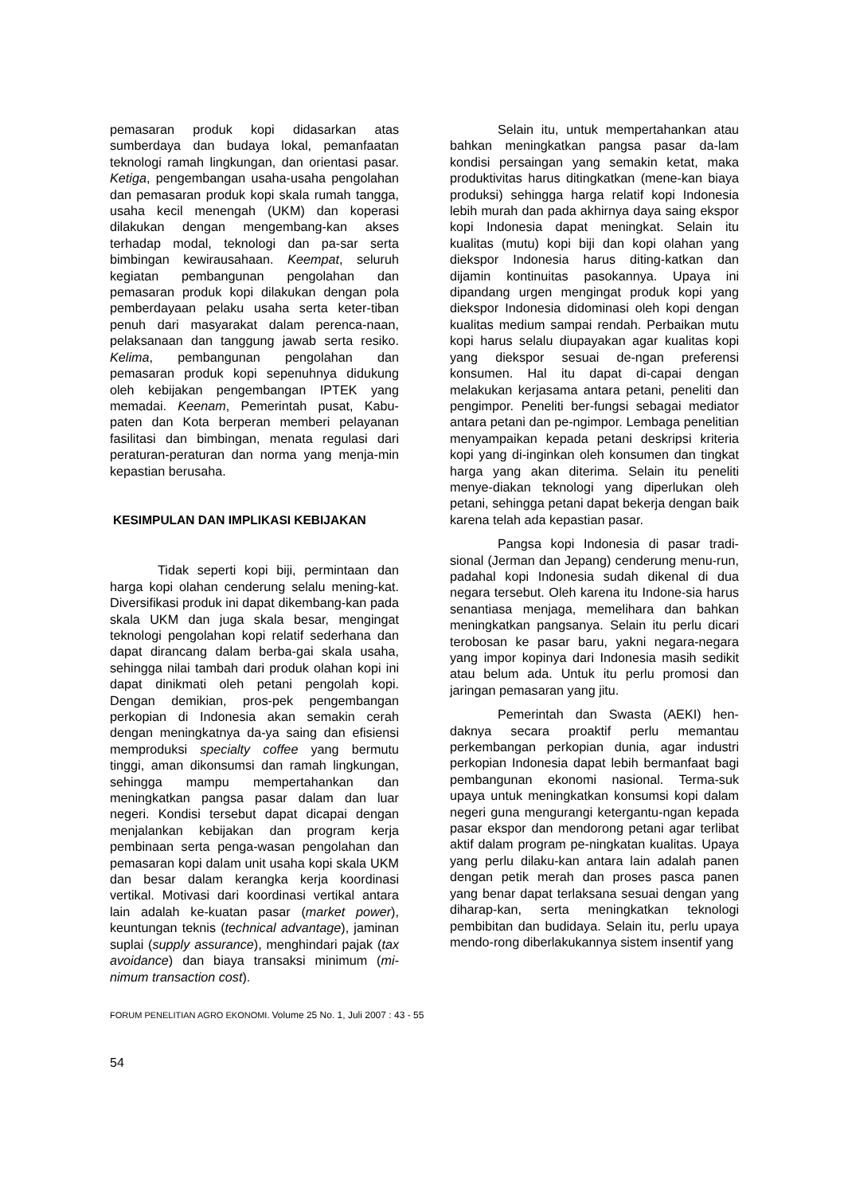pemasaran produk kopi didasarkan atas sumberdaya dan budaya lokal, pemanfaatan teknologi ramah lingkungan, dan orientasi pasar. Ketiga, pengembangan usaha-usaha pengolahan dan pemasaran produk kopi skala rumah tangga, usaha kecil menengah (UKM) dan koperasi dilakukan dengan mengembang-kan akses terhadap modal, teknologi dan pa-sar serta bimbingan kewirausahaan. Keempat, seluruh kegiatan pembangunan pengolahan dan pemasaran produk kopi dilakukan dengan pola pemberdayaan pelaku usaha serta keter-tiban penuh dari masyarakat dalam perenca-naan, pelaksanaan dan tanggung jawab serta resiko. Kelima, pembangunan pengolahan dan pemasaran produk kopi sepenuhnya didukung oleh kebijakan pengembangan IPTEK yang memadai. Keenam, Pemerintah pusat, Kabu-paten dan Kota berperan memberi pelayanan fasilitasi dan bimbingan, menata regulasi dari peraturan-peraturan dan norma yang menja-min kepastian berusaha.
KESIMPULAN DAN IMPLIKASI KEBIJAKAN
Tidak seperti kopi biji, permintaan dan harga kopi olahan cenderung selalu mening-kat. Diversifikasi produk ini dapat dikembang-kan pada skala UKM dan juga skala besar, mengingat teknologi pengolahan kopi relatif sederhana dan dapat dirancang dalam berba-gai skala usaha, sehingga nilai tambah dari produk olahan kopi ini dapat dinikmati oleh petani pengolah kopi. Dengan demikian, pros-pek pengembangan perkopian di Indonesia akan semakin cerah dengan meningkatnya da-ya saing dan efisiensi memproduksi specialty coffee yang bermutu tinggi, aman dikonsumsi dan ramah lingkungan, sehingga mampu mempertahankan dan meningkatkan pangsa pasar dalam dan luar negeri. Kondisi tersebut dapat dicapai dengan menjalankan kebijakan dan program kerja pembinaan serta penga-wasan pengolahan dan pemasaran kopi dalam unit usaha kopi skala UKM dan besar dalam kerangka kerja koordinasi vertikal. Motivasi dari koordinasi vertikal antara lain adalah ke-kuatan pasar (market power), keuntungan teknis (technical advantage), jaminan suplai (supply assurance), menghindari pajak (tax avoidance) dan biaya transaksi minimum (mi-nimum transaction cost).
Selain itu, untuk mempertahankan atau bahkan meningkatkan pangsa pasar da-lam kondisi persaingan yang semakin ketat, maka produktivitas harus ditingkatkan (mene-kan biaya produksi) sehingga harga relatif kopi Indonesia lebih murah dan pada akhirnya daya saing ekspor kopi Indonesia dapat meningkat. Selain itu kualitas (mutu) kopi biji dan kopi olahan yang diekspor Indonesia harus diting-katkan dan dijamin kontinuitas pasokannya. Upaya ini dipandang urgen mengingat produk kopi yang diekspor Indonesia didominasi oleh kopi dengan kualitas medium sampai rendah. Perbaikan mutu kopi harus selalu diupayakan agar kualitas kopi yang diekspor sesuai de-ngan preferensi konsumen. Hal itu dapat di-capai dengan melakukan kerjasama antara petani, peneliti dan pengimpor. Peneliti ber-fungsi sebagai mediator antara petani dan pe-ngimpor. Lembaga penelitian menyampaikan kepada petani deskripsi kriteria kopi yang di-inginkan oleh konsumen dan tingkat harga yang akan diterima. Selain itu peneliti menye-diakan teknologi yang diperlukan oleh petani, sehingga petani dapat bekerja dengan baik karena telah ada kepastian pasar.
Pangsa kopi Indonesia di pasar tradi-sional (Jerman dan Jepang) cenderung menu-run, padahal kopi Indonesia sudah dikenal di dua negara tersebut. Oleh karena itu Indone-sia harus senantiasa menjaga, memelihara dan bahkan meningkatkan pangsanya. Selain itu perlu dicari terobosan ke pasar baru, yakni negara-negara yang impor kopinya dari Indonesia masih sedikit atau belum ada. Untuk itu perlu promosi dan jaringan pemasaran yang jitu.
Pemerintah dan Swasta (AEKI) hen-daknya secara proaktif perlu memantau perkembangan perkopian dunia, agar industri perkopian Indonesia dapat lebih bermanfaat bagi pembangunan ekonomi nasional. Terma-suk upaya untuk meningkatkan konsumsi kopi dalam negeri guna mengurangi ketergantu-ngan kepada pasar ekspor dan mendorong petani agar terlibat aktif dalam program pe-ningkatan kualitas. Upaya yang perlu dilaku-kan antara lain adalah panen dengan petik merah dan proses pasca panen yang benar dapat terlaksana sesuai dengan yang diharap-kan, serta meningkatkan teknologi pembibitan dan budidaya. Selain itu, perlu upaya mendo-rong diberlakukannya sistem insentif yang
FORUM PENELITIAN AGRO EKONOMI. Volume 25 No. 1, Juli 2007 : 43 - 55
54